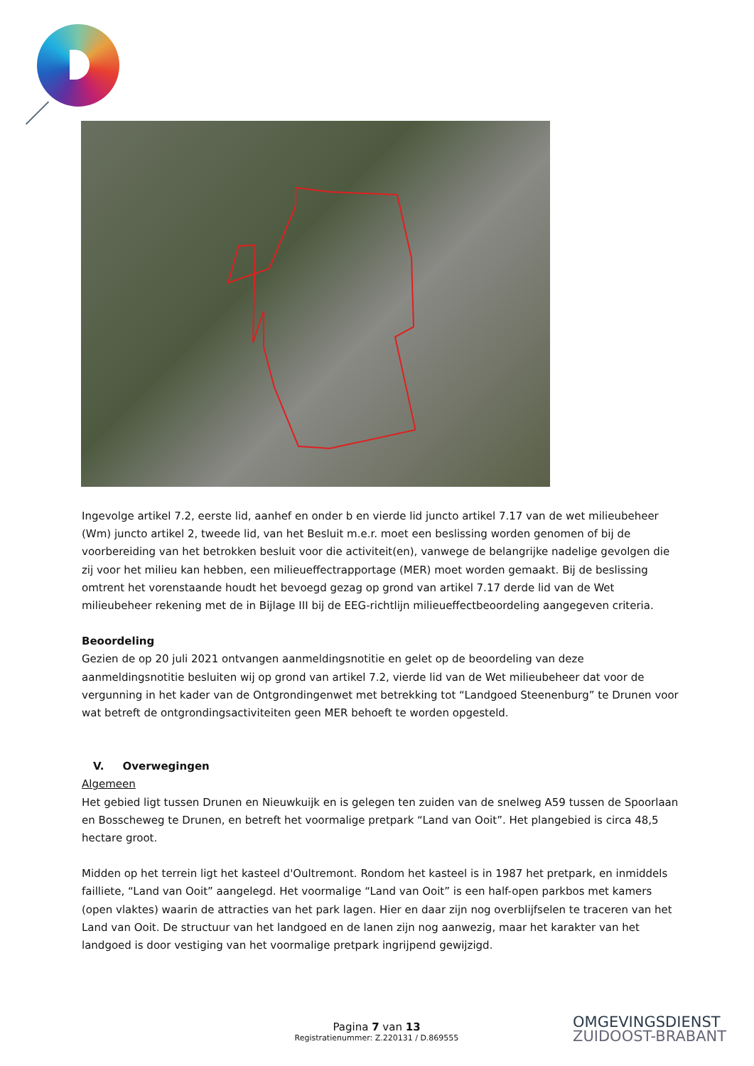Ingevolge artikel 7.2, eerste lid, aanhef en onder b en vierde lid juncto artikel 7.17 van de wet milieubeheer (Wm) juncto artikel 2, tweede lid, van het Besluit m.e.r. moet een beslissing worden genomen of bij de voorbereiding van het betrokken besluit voor die activiteit(en), vanwege de belangrijke nadelige gevolgen die zij voor het milieu kan hebben, een milieueffectrapportage (MER) moet worden gemaakt. Bij de beslissing omtrent het vorenstaande houdt het bevoegd gezag op grond van artikel 7.17 derde lid van de Wet milieubeheer rekening met de in Bijlage III bij de EEG-richtlijn milieueffectbeoordeling aangegeven criteria.
Beoordeling
Gezien de op 20 juli 2021 ontvangen aanmeldingsnotitie en gelet op de beoordeling van deze aanmeldingsnotitie besluiten wij op grond van artikel 7.2, vierde lid van de Wet milieubeheer dat voor de vergunning in het kader van de Ontgrondingenwet met betrekking tot “Landgoed Steenenburg” te Drunen voor wat betreft de ontgrondingsactiviteiten geen MER behoeft te worden opgesteld.
V. Overwegingen
Algemeen
Het gebied ligt tussen Drunen en Nieuwkuijk en is gelegen ten zuiden van de snelweg A59 tussen de Spoorlaan en Bosscheweg te Drunen, en betreft het voormalige pretpark “Land van Ooit”. Het plangebied is circa 48,5 hectare groot.
Midden op het terrein ligt het kasteel d'Oultremont. Rondom het kasteel is in 1987 het pretpark, en inmiddels failliete, “Land van Ooit” aangelegd. Het voormalige “Land van Ooit” is een half-open parkbos met kamers (open vlaktes) waarin de attracties van het park lagen. Hier en daar zijn nog overblijfselen te traceren van het Land van Ooit. De structuur van het landgoed en de lanen zijn nog aanwezig, maar het karakter van het landgoed is door vestiging van het voormalige pretpark ingrijpend gewijzigd.
Pagina 7 van 13
Registratienummer: Z.220131 / D.869555
OMGEVINGSDIENST
ZUIDOOST-BRABANT